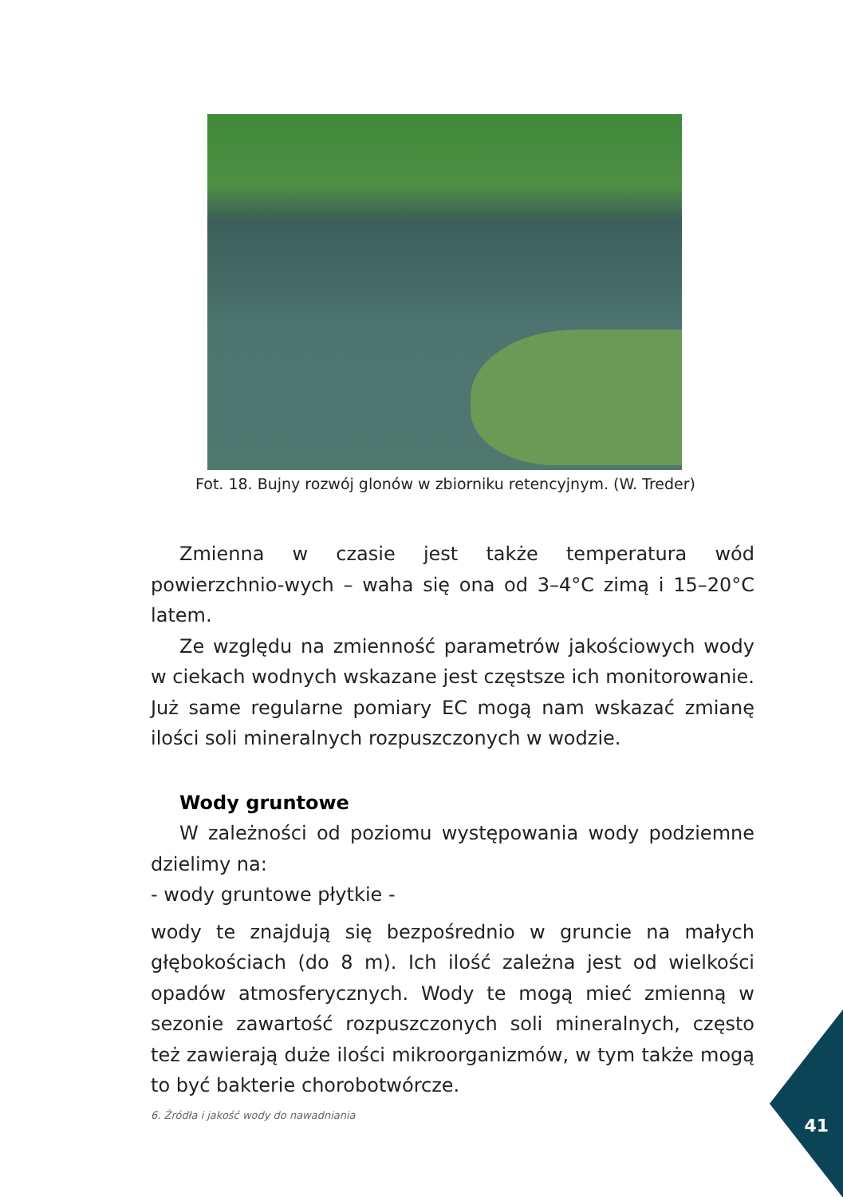Fot. 18. Bujny rozwój glonów w zbiorniku retencyjnym. (W. Treder)
Zmienna w czasie jest także temperatura wód powierzchnio-wych – waha się ona od 3–4°C zimą i 15–20°C latem.
Ze względu na zmienność parametrów jakościowych wody w ciekach wodnych wskazane jest częstsze ich monitorowanie. Już same regularne pomiary EC mogą nam wskazać zmianę ilości soli mineralnych rozpuszczonych w wodzie.
Wody gruntowe
W zależności od poziomu występowania wody podziemne dzielimy na:
- wody gruntowe płytkie -
wody te znajdują się bezpośrednio w gruncie na małych głębokościach (do 8 m). Ich ilość zależna jest od wielkości opadów atmosferycznych. Wody te mogą mieć zmienną w sezonie zawartość rozpuszczonych soli mineralnych, często też zawierają duże ilości mikroorganizmów, w tym także mogą to być bakterie chorobotwórcze.
6. Źródła i jakość wody do nawadniania
41